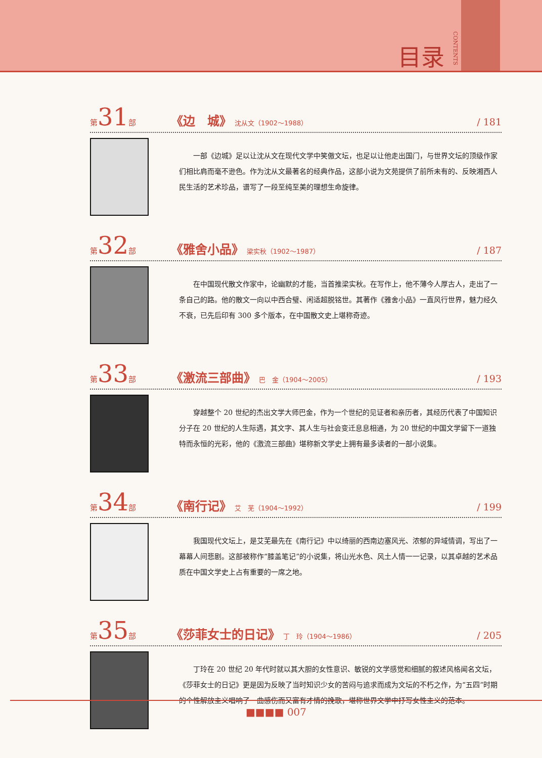目录 CONTENTS
第31部 《边　城》 沈从文（1902～1988） / 181
一部《边城》足以让沈从文在现代文学中笑傲文坛，也足以让他走出国门，与世界文坛的顶级作家们相比肩而毫不逊色。作为沈从文最著名的经典作品，这部小说为文苑提供了前所未有的、反映湘西人民生活的艺术珍品，谱写了一段至纯至美的理想生命旋律。
第32部 《雅舍小品》 梁实秋（1902～1987） / 187
在中国现代散文作家中，论幽默的才能，当首推梁实秋。在写作上，他不薄今人厚古人，走出了一条自己的路。他的散文一向以中西合璧、闲适超脱铭世。其著作《雅舍小品》一直风行世界，魅力经久不衰，已先后印有 300 多个版本，在中国散文史上堪称奇迹。
第33部 《激流三部曲》 巴　金（1904～2005） / 193
穿越整个 20 世纪的杰出文学大师巴金，作为一个世纪的见证者和亲历者，其经历代表了中国知识分子在 20 世纪的人生际遇，其文字、其人生与社会变迁息息相通，为 20 世纪的中国文学留下一道独特而永恒的光彩，他的《激流三部曲》堪称新文学史上拥有最多读者的一部小说集。
第34部 《南行记》 艾　芜（1904～1992） / 199
我国现代文坛上，是艾芜最先在《南行记》中以绮丽的西南边塞风光、浓郁的异域情调，写出了一幕幕人间悲剧。这部被称作“膝盖笔记”的小说集，将山光水色、风土人情一一记录，以其卓越的艺术品质在中国文学史上占有重要的一席之地。
第35部 《莎菲女士的日记》 丁　玲（1904～1986） / 205
丁玲在 20 世纪 20 年代时就以其大胆的女性意识、敏锐的文学感觉和细腻的叙述风格闻名文坛，《莎菲女士的日记》更是因为反映了当时知识少女的苦闷与追求而成为文坛的不朽之作，为“五四”时期的个性解放主义唱响了一曲感伤而又富有才情的挽歌，堪称世界文学中抒写女性主义的范本。
■■■■ 007